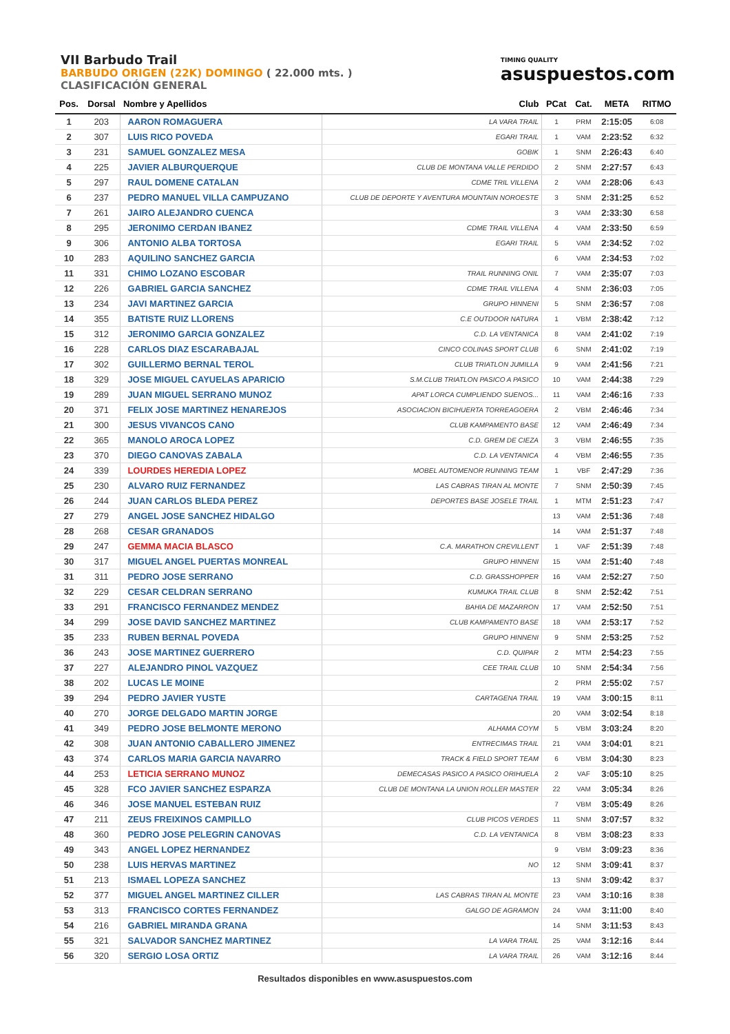VII Barbudo Trail
BARBUDO ORIGEN (22K) DOMINGO ( 22.000 mts. )
CLASIFICACIÓN GENERAL
TIMING QUALITY
asuspuestos.com
| Pos. | Dorsal | Nombre y Apellidos | Club | PCat | Cat. | META | RITMO |
| --- | --- | --- | --- | --- | --- | --- | --- |
| 1 | 203 | AARON ROMAGUERA | LA VARA TRAIL | 1 | PRM | 2:15:05 | 6:08 |
| 2 | 307 | LUIS RICO POVEDA | EGARI TRAIL | 1 | VAM | 2:23:52 | 6:32 |
| 3 | 231 | SAMUEL GONZALEZ MESA | GOBIK | 1 | SNM | 2:26:43 | 6:40 |
| 4 | 225 | JAVIER ALBURQUERQUE | CLUB DE MONTANA VALLE PERDIDO | 2 | SNM | 2:27:57 | 6:43 |
| 5 | 297 | RAUL DOMENE CATALAN | CDME TRIL VILLENA | 2 | VAM | 2:28:06 | 6:43 |
| 6 | 237 | PEDRO MANUEL VILLA CAMPUZANO | CLUB DE DEPORTE Y AVENTURA MOUNTAIN NOROESTE | 3 | SNM | 2:31:25 | 6:52 |
| 7 | 261 | JAIRO ALEJANDRO CUENCA | | 3 | VAM | 2:33:30 | 6:58 |
| 8 | 295 | JERONIMO CERDAN IBANEZ | CDME TRAIL VILLENA | 4 | VAM | 2:33:50 | 6:59 |
| 9 | 306 | ANTONIO ALBA TORTOSA | EGARI TRAIL | 5 | VAM | 2:34:52 | 7:02 |
| 10 | 283 | AQUILINO SANCHEZ GARCIA | | 6 | VAM | 2:34:53 | 7:02 |
| 11 | 331 | CHIMO LOZANO ESCOBAR | TRAIL RUNNING ONIL | 7 | VAM | 2:35:07 | 7:03 |
| 12 | 226 | GABRIEL GARCIA SANCHEZ | CDME TRAIL VILLENA | 4 | SNM | 2:36:03 | 7:05 |
| 13 | 234 | JAVI MARTINEZ GARCIA | GRUPO HINNENI | 5 | SNM | 2:36:57 | 7:08 |
| 14 | 355 | BATISTE RUIZ LLORENS | C.E OUTDOOR NATURA | 1 | VBM | 2:38:42 | 7:12 |
| 15 | 312 | JERONIMO GARCIA GONZALEZ | C.D. LA VENTANICA | 8 | VAM | 2:41:02 | 7:19 |
| 16 | 228 | CARLOS DIAZ ESCARABAJAL | CINCO COLINAS SPORT CLUB | 6 | SNM | 2:41:02 | 7:19 |
| 17 | 302 | GUILLERMO BERNAL TEROL | CLUB TRIATLON JUMILLA | 9 | VAM | 2:41:56 | 7:21 |
| 18 | 329 | JOSE MIGUEL CAYUELAS APARICIO | S.M.CLUB TRIATLON PASICO A PASICO | 10 | VAM | 2:44:38 | 7:29 |
| 19 | 289 | JUAN MIGUEL SERRANO MUNOZ | APAT LORCA CUMPLIENDO SUENOS... | 11 | VAM | 2:46:16 | 7:33 |
| 20 | 371 | FELIX JOSE MARTINEZ HENAREJOS | ASOCIACION BICIHUERTA TORREAGOERA | 2 | VBM | 2:46:46 | 7:34 |
| 21 | 300 | JESUS VIVANCOS CANO | CLUB KAMPAMENTO BASE | 12 | VAM | 2:46:49 | 7:34 |
| 22 | 365 | MANOLO AROCA LOPEZ | C.D. GREM DE CIEZA | 3 | VBM | 2:46:55 | 7:35 |
| 23 | 370 | DIEGO CANOVAS ZABALA | C.D. LA VENTANICA | 4 | VBM | 2:46:55 | 7:35 |
| 24 | 339 | LOURDES HEREDIA LOPEZ | MOBEL AUTOMENOR RUNNING TEAM | 1 | VBF | 2:47:29 | 7:36 |
| 25 | 230 | ALVARO RUIZ FERNANDEZ | LAS CABRAS TIRAN AL MONTE | 7 | SNM | 2:50:39 | 7:45 |
| 26 | 244 | JUAN CARLOS BLEDA PEREZ | DEPORTES BASE JOSELE TRAIL | 1 | MTM | 2:51:23 | 7:47 |
| 27 | 279 | ANGEL JOSE SANCHEZ HIDALGO | | 13 | VAM | 2:51:36 | 7:48 |
| 28 | 268 | CESAR GRANADOS | | 14 | VAM | 2:51:37 | 7:48 |
| 29 | 247 | GEMMA MACIA BLASCO | C.A. MARATHON CREVILLENT | 1 | VAF | 2:51:39 | 7:48 |
| 30 | 317 | MIGUEL ANGEL PUERTAS MONREAL | GRUPO HINNENI | 15 | VAM | 2:51:40 | 7:48 |
| 31 | 311 | PEDRO JOSE SERRANO | C.D. GRASSHOPPER | 16 | VAM | 2:52:27 | 7:50 |
| 32 | 229 | CESAR CELDRAN SERRANO | KUMUKA TRAIL CLUB | 8 | SNM | 2:52:42 | 7:51 |
| 33 | 291 | FRANCISCO FERNANDEZ MENDEZ | BAHIA DE MAZARRON | 17 | VAM | 2:52:50 | 7:51 |
| 34 | 299 | JOSE DAVID SANCHEZ MARTINEZ | CLUB KAMPAMENTO BASE | 18 | VAM | 2:53:17 | 7:52 |
| 35 | 233 | RUBEN BERNAL POVEDA | GRUPO HINNENI | 9 | SNM | 2:53:25 | 7:52 |
| 36 | 243 | JOSE MARTINEZ GUERRERO | C.D. QUIPAR | 2 | MTM | 2:54:23 | 7:55 |
| 37 | 227 | ALEJANDRO PINOL VAZQUEZ | CEE TRAIL CLUB | 10 | SNM | 2:54:34 | 7:56 |
| 38 | 202 | LUCAS LE MOINE | | 2 | PRM | 2:55:02 | 7:57 |
| 39 | 294 | PEDRO JAVIER YUSTE | CARTAGENA TRAIL | 19 | VAM | 3:00:15 | 8:11 |
| 40 | 270 | JORGE DELGADO MARTIN JORGE | | 20 | VAM | 3:02:54 | 8:18 |
| 41 | 349 | PEDRO JOSE BELMONTE MERONO | ALHAMA COYM | 5 | VBM | 3:03:24 | 8:20 |
| 42 | 308 | JUAN ANTONIO CABALLERO JIMENEZ | ENTRECIMAS TRAIL | 21 | VAM | 3:04:01 | 8:21 |
| 43 | 374 | CARLOS MARIA GARCIA NAVARRO | TRACK & FIELD SPORT TEAM | 6 | VBM | 3:04:30 | 8:23 |
| 44 | 253 | LETICIA SERRANO MUNOZ | DEMECASAS PASICO A PASICO ORIHUELA | 2 | VAF | 3:05:10 | 8:25 |
| 45 | 328 | FCO JAVIER SANCHEZ ESPARZA | CLUB DE MONTANA LA UNION ROLLER MASTER | 22 | VAM | 3:05:34 | 8:26 |
| 46 | 346 | JOSE MANUEL ESTEBAN RUIZ | | 7 | VBM | 3:05:49 | 8:26 |
| 47 | 211 | ZEUS FREIXINOS CAMPILLO | CLUB PICOS VERDES | 11 | SNM | 3:07:57 | 8:32 |
| 48 | 360 | PEDRO JOSE PELEGRIN CANOVAS | C.D. LA VENTANICA | 8 | VBM | 3:08:23 | 8:33 |
| 49 | 343 | ANGEL LOPEZ HERNANDEZ | | 9 | VBM | 3:09:23 | 8:36 |
| 50 | 238 | LUIS HERVAS MARTINEZ | NO | 12 | SNM | 3:09:41 | 8:37 |
| 51 | 213 | ISMAEL LOPEZA SANCHEZ | | 13 | SNM | 3:09:42 | 8:37 |
| 52 | 377 | MIGUEL ANGEL MARTINEZ CILLER | LAS CABRAS TIRAN AL MONTE | 23 | VAM | 3:10:16 | 8:38 |
| 53 | 313 | FRANCISCO CORTES FERNANDEZ | GALGO DE AGRAMON | 24 | VAM | 3:11:00 | 8:40 |
| 54 | 216 | GABRIEL MIRANDA GRANA | | 14 | SNM | 3:11:53 | 8:43 |
| 55 | 321 | SALVADOR SANCHEZ MARTINEZ | LA VARA TRAIL | 25 | VAM | 3:12:16 | 8:44 |
| 56 | 320 | SERGIO LOSA ORTIZ | LA VARA TRAIL | 26 | VAM | 3:12:16 | 8:44 |
Resultados disponibles en www.asuspuestos.com